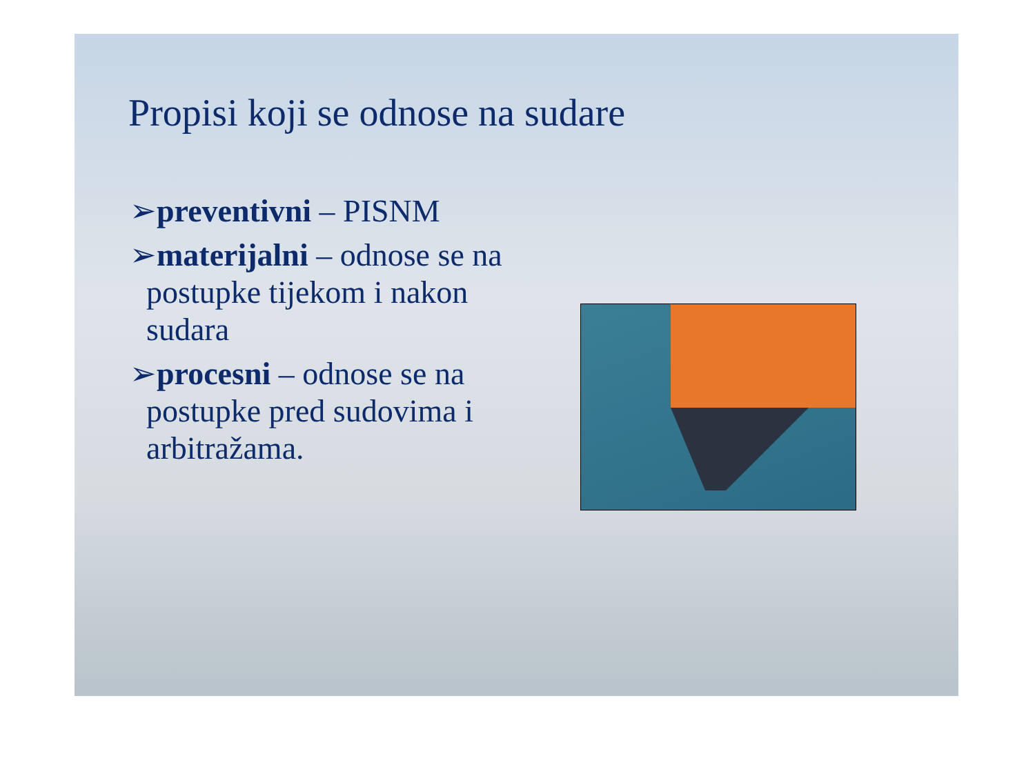Propisi koji se odnose na sudare
➢preventivni – PISNM
➢materijalni – odnose se na postupke tijekom i nakon sudara
➢procesni – odnose se na postupke pred sudovima i arbitražama.